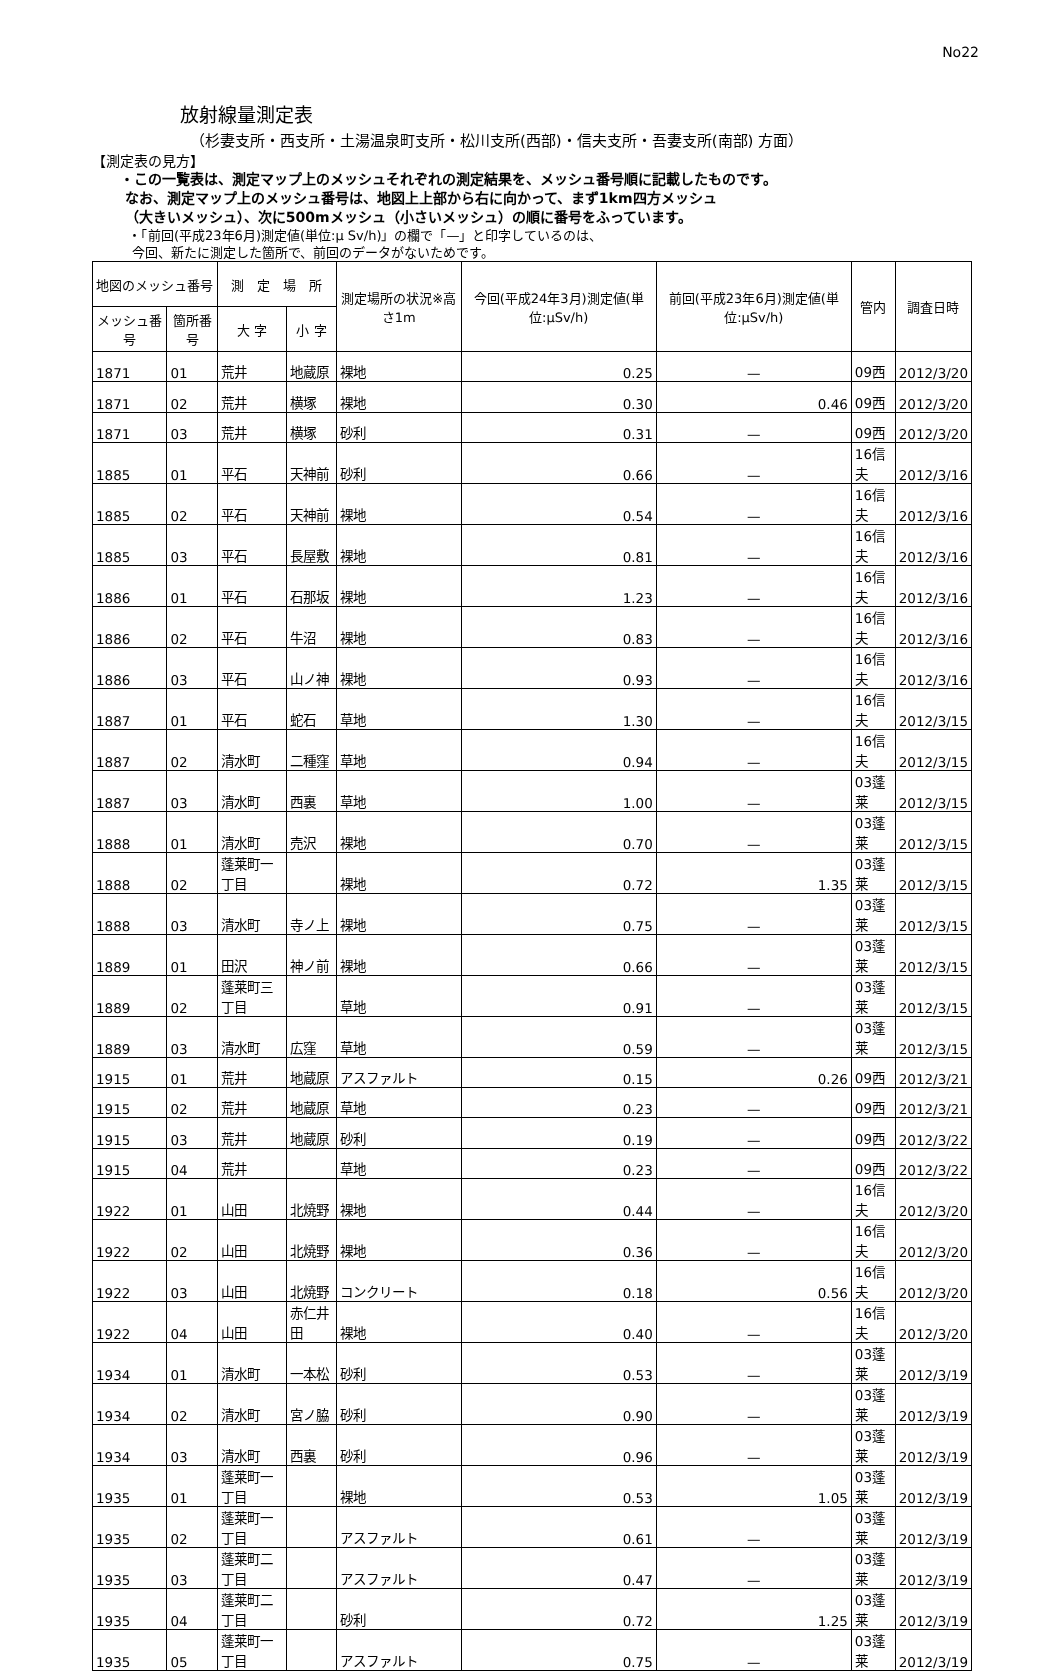No22
放射線量測定表
（杉妻支所・西支所・土湯温泉町支所・松川支所(西部)・信夫支所・吾妻支所(南部) 方面）
【測定表の見方】
・この一覧表は、測定マップ上のメッシュそれぞれの測定結果を、メッシュ番号順に記載したものです。
なお、測定マップ上のメッシュ番号は、地図上上部から右に向かって、まず1km四方メッシュ
（大きいメッシュ）、次に500mメッシュ（小さいメッシュ）の順に番号をふっています。
・「前回(平成23年6月)測定値(単位:μ Sv/h)」の欄で「—」と印字しているのは、
今回、新たに測定した箇所で、前回のデータがないためです。
| 地図のメッシュ番号 | | 測 定 場 所 | | 測定場所の状況※高さ1m | 今回(平成24年3月)測定値(単位:μSv/h) | 前回(平成23年6月)測定値(単位:μSv/h) | 管内 | 調査日時 |
| --- | --- | --- | --- | --- | --- | --- | --- | --- |
| メッシュ番号 | 箇所番号 | 大 字 | 小 字 | | | | | |
| 1871 | 01 | 荒井 | 地蔵原 | 裸地 | 0.25 | — | 09西 | 2012/3/20 |
| 1871 | 02 | 荒井 | 横塚 | 裸地 | 0.30 | 0.46 | 09西 | 2012/3/20 |
| 1871 | 03 | 荒井 | 横塚 | 砂利 | 0.31 | — | 09西 | 2012/3/20 |
| 1885 | 01 | 平石 | 天神前 | 砂利 | 0.66 | — | 16信夫 | 2012/3/16 |
| 1885 | 02 | 平石 | 天神前 | 裸地 | 0.54 | — | 16信夫 | 2012/3/16 |
| 1885 | 03 | 平石 | 長屋敷 | 裸地 | 0.81 | — | 16信夫 | 2012/3/16 |
| 1886 | 01 | 平石 | 石那坂 | 裸地 | 1.23 | — | 16信夫 | 2012/3/16 |
| 1886 | 02 | 平石 | 牛沼 | 裸地 | 0.83 | — | 16信夫 | 2012/3/16 |
| 1886 | 03 | 平石 | 山ノ神 | 裸地 | 0.93 | — | 16信夫 | 2012/3/16 |
| 1887 | 01 | 平石 | 蛇石 | 草地 | 1.30 | — | 16信夫 | 2012/3/15 |
| 1887 | 02 | 清水町 | 二種窪 | 草地 | 0.94 | — | 16信夫 | 2012/3/15 |
| 1887 | 03 | 清水町 | 西裏 | 草地 | 1.00 | — | 03蓬莱 | 2012/3/15 |
| 1888 | 01 | 清水町 | 売沢 | 裸地 | 0.70 | — | 03蓬莱 | 2012/3/15 |
| 1888 | 02 | 蓬莱町一丁目 | | 裸地 | 0.72 | 1.35 | 03蓬莱 | 2012/3/15 |
| 1888 | 03 | 清水町 | 寺ノ上 | 裸地 | 0.75 | — | 03蓬莱 | 2012/3/15 |
| 1889 | 01 | 田沢 | 神ノ前 | 裸地 | 0.66 | — | 03蓬莱 | 2012/3/15 |
| 1889 | 02 | 蓬莱町三丁目 | | 草地 | 0.91 | — | 03蓬莱 | 2012/3/15 |
| 1889 | 03 | 清水町 | 広窪 | 草地 | 0.59 | — | 03蓬莱 | 2012/3/15 |
| 1915 | 01 | 荒井 | 地蔵原 | アスファルト | 0.15 | 0.26 | 09西 | 2012/3/21 |
| 1915 | 02 | 荒井 | 地蔵原 | 草地 | 0.23 | — | 09西 | 2012/3/21 |
| 1915 | 03 | 荒井 | 地蔵原 | 砂利 | 0.19 | — | 09西 | 2012/3/22 |
| 1915 | 04 | 荒井 | | 草地 | 0.23 | — | 09西 | 2012/3/22 |
| 1922 | 01 | 山田 | 北焼野 | 裸地 | 0.44 | — | 16信夫 | 2012/3/20 |
| 1922 | 02 | 山田 | 北焼野 | 裸地 | 0.36 | — | 16信夫 | 2012/3/20 |
| 1922 | 03 | 山田 | 北焼野 | コンクリート | 0.18 | 0.56 | 16信夫 | 2012/3/20 |
| 1922 | 04 | 山田 | 赤仁井田 | 裸地 | 0.40 | — | 16信夫 | 2012/3/20 |
| 1934 | 01 | 清水町 | 一本松 | 砂利 | 0.53 | — | 03蓬莱 | 2012/3/19 |
| 1934 | 02 | 清水町 | 宮ノ脇 | 砂利 | 0.90 | — | 03蓬莱 | 2012/3/19 |
| 1934 | 03 | 清水町 | 西裏 | 砂利 | 0.96 | — | 03蓬莱 | 2012/3/19 |
| 1935 | 01 | 蓬莱町一丁目 | | 裸地 | 0.53 | 1.05 | 03蓬莱 | 2012/3/19 |
| 1935 | 02 | 蓬莱町一丁目 | | アスファルト | 0.61 | — | 03蓬莱 | 2012/3/19 |
| 1935 | 03 | 蓬莱町二丁目 | | アスファルト | 0.47 | — | 03蓬莱 | 2012/3/19 |
| 1935 | 04 | 蓬莱町二丁目 | | 砂利 | 0.72 | 1.25 | 03蓬莱 | 2012/3/19 |
| 1935 | 05 | 蓬莱町一丁目 | | アスファルト | 0.75 | — | 03蓬莱 | 2012/3/19 |